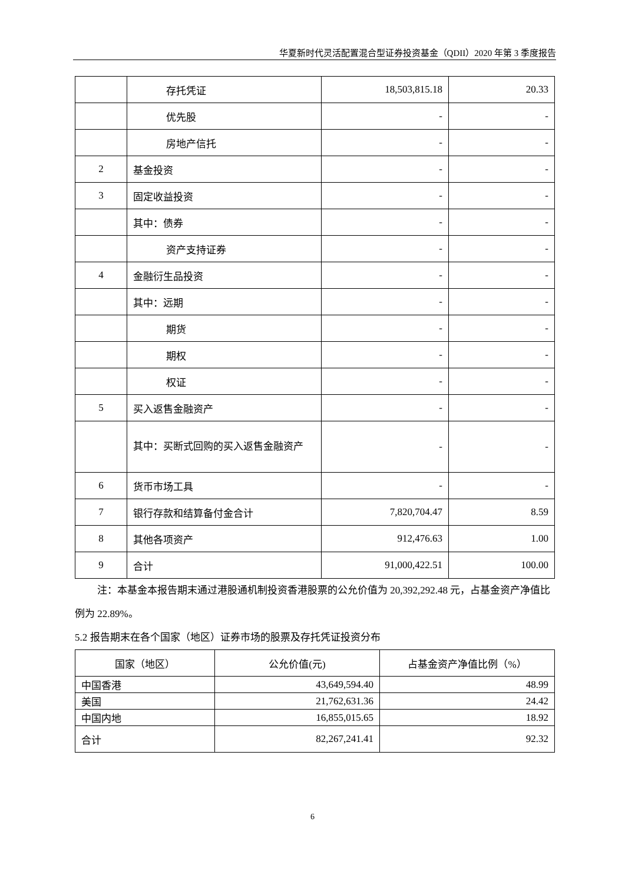华夏新时代灵活配置混合型证券投资基金（QDII）2020 年第 3 季度报告
| | 存托凭证 | 18,503,815.18 | 20.33 |
| | 优先股 | - | - |
| | 房地产信托 | - | - |
| 2 | 基金投资 | - | - |
| 3 | 固定收益投资 | - | - |
| | 其中：债券 | - | - |
| | 资产支持证券 | - | - |
| 4 | 金融衍生品投资 | - | - |
| | 其中：远期 | - | - |
| | 期货 | - | - |
| | 期权 | - | - |
| | 权证 | - | - |
| 5 | 买入返售金融资产 | - | - |
| | 其中：买断式回购的买入返售金融资产 | - | - |
| 6 | 货币市场工具 | - | - |
| 7 | 银行存款和结算备付金合计 | 7,820,704.47 | 8.59 |
| 8 | 其他各项资产 | 912,476.63 | 1.00 |
| 9 | 合计 | 91,000,422.51 | 100.00 |
注：本基金本报告期末通过港股通机制投资香港股票的公允价值为 20,392,292.48 元，占基金资产净值比例为 22.89%。
5.2 报告期末在各个国家（地区）证券市场的股票及存托凭证投资分布
| 国家（地区） | 公允价值(元) | 占基金资产净值比例（%） |
| --- | --- | --- |
| 中国香港 | 43,649,594.40 | 48.99 |
| 美国 | 21,762,631.36 | 24.42 |
| 中国内地 | 16,855,015.65 | 18.92 |
| 合计 | 82,267,241.41 | 92.32 |
6